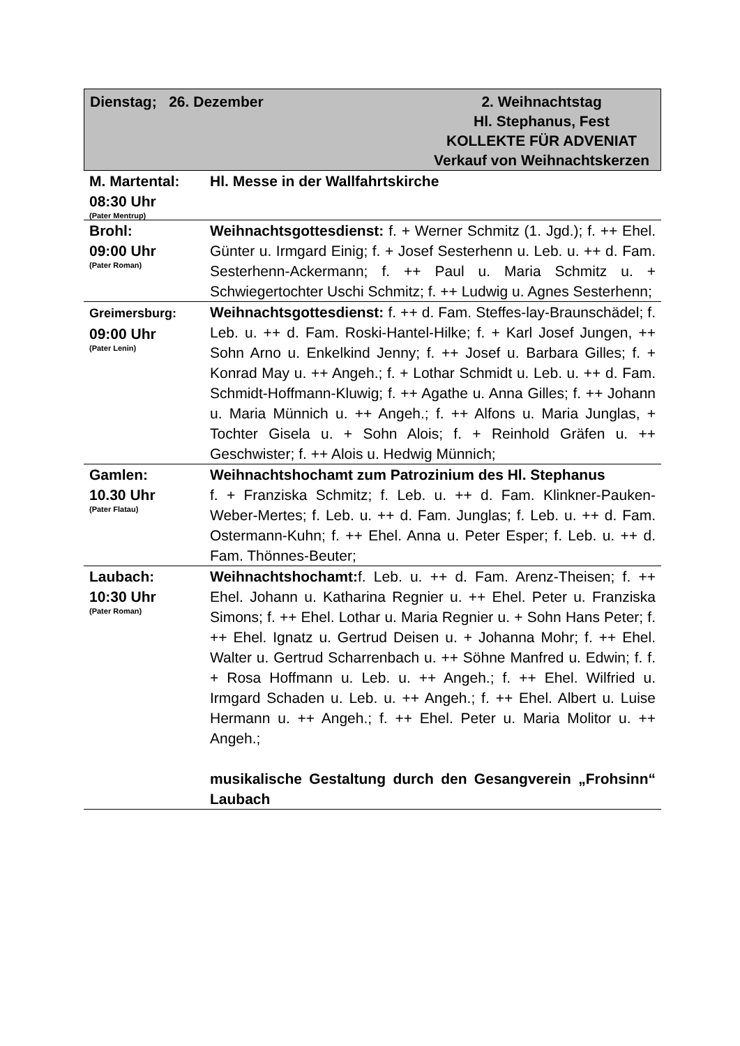Dienstag; 26. Dezember 2. Weihnachtstag
Hl. Stephanus, Fest
KOLLEKTE FÜR ADVENIAT
Verkauf von Weihnachtskerzen
| M. Martental: 08:30 Uhr (Pater Mentrup) | Hl. Messe in der Wallfahrtskirche |
| Brohl: 09:00 Uhr (Pater Roman) | Weihnachtsgottesdienst: f. + Werner Schmitz (1. Jgd.); f. ++ Ehel. Günter u. Irmgard Einig; f. + Josef Sesterhenn u. Leb. u. ++ d. Fam. Sesterhenn-Ackermann; f. ++ Paul u. Maria Schmitz u. + Schwiegertochter Uschi Schmitz; f. ++ Ludwig u. Agnes Sesterhenn; |
| Greimersburg: 09:00 Uhr (Pater Lenin) | Weihnachtsgottesdienst: f. ++ d. Fam. Steffes-lay-Braunschädel; f. Leb. u. ++ d. Fam. Roski-Hantel-Hilke; f. + Karl Josef Jungen, ++ Sohn Arno u. Enkelkind Jenny; f. ++ Josef u. Barbara Gilles; f. + Konrad May u. ++ Angeh.; f. + Lothar Schmidt u. Leb. u. ++ d. Fam. Schmidt-Hoffmann-Kluwig; f. ++ Agathe u. Anna Gilles; f. ++ Johann u. Maria Münnich u. ++ Angeh.; f. ++ Alfons u. Maria Junglas, + Tochter Gisela u. + Sohn Alois; f. + Reinhold Gräfen u. ++ Geschwister; f. ++ Alois u. Hedwig Münnich; |
| Gamlen: 10.30 Uhr (Pater Flatau) | Weihnachtshochamt zum Patrozinium des Hl. Stephanus f. + Franziska Schmitz; f. Leb. u. ++ d. Fam. Klinkner-Pauken-Weber-Mertes; f. Leb. u. ++ d. Fam. Junglas; f. Leb. u. ++ d. Fam. Ostermann-Kuhn; f. ++ Ehel. Anna u. Peter Esper; f. Leb. u. ++ d. Fam. Thönnes-Beuter; |
| Laubach: 10:30 Uhr (Pater Roman) | Weihnachtshochamt: f. Leb. u. ++ d. Fam. Arenz-Theisen; f. ++ Ehel. Johann u. Katharina Regnier u. ++ Ehel. Peter u. Franziska Simons; f. ++ Ehel. Lothar u. Maria Regnier u. + Sohn Hans Peter; f. ++ Ehel. Ignatz u. Gertrud Deisen u. + Johanna Mohr; f. ++ Ehel. Walter u. Gertrud Scharrenbach u. ++ Söhne Manfred u. Edwin; f. f. + Rosa Hoffmann u. Leb. u. ++ Angeh.; f. ++ Ehel. Wilfried u. Irmgard Schaden u. Leb. u. ++ Angeh.; f. ++ Ehel. Albert u. Luise Hermann u. ++ Angeh.; f. ++ Ehel. Peter u. Maria Molitor u. ++ Angeh.; musikalische Gestaltung durch den Gesangverein „Frohsinn“ Laubach |